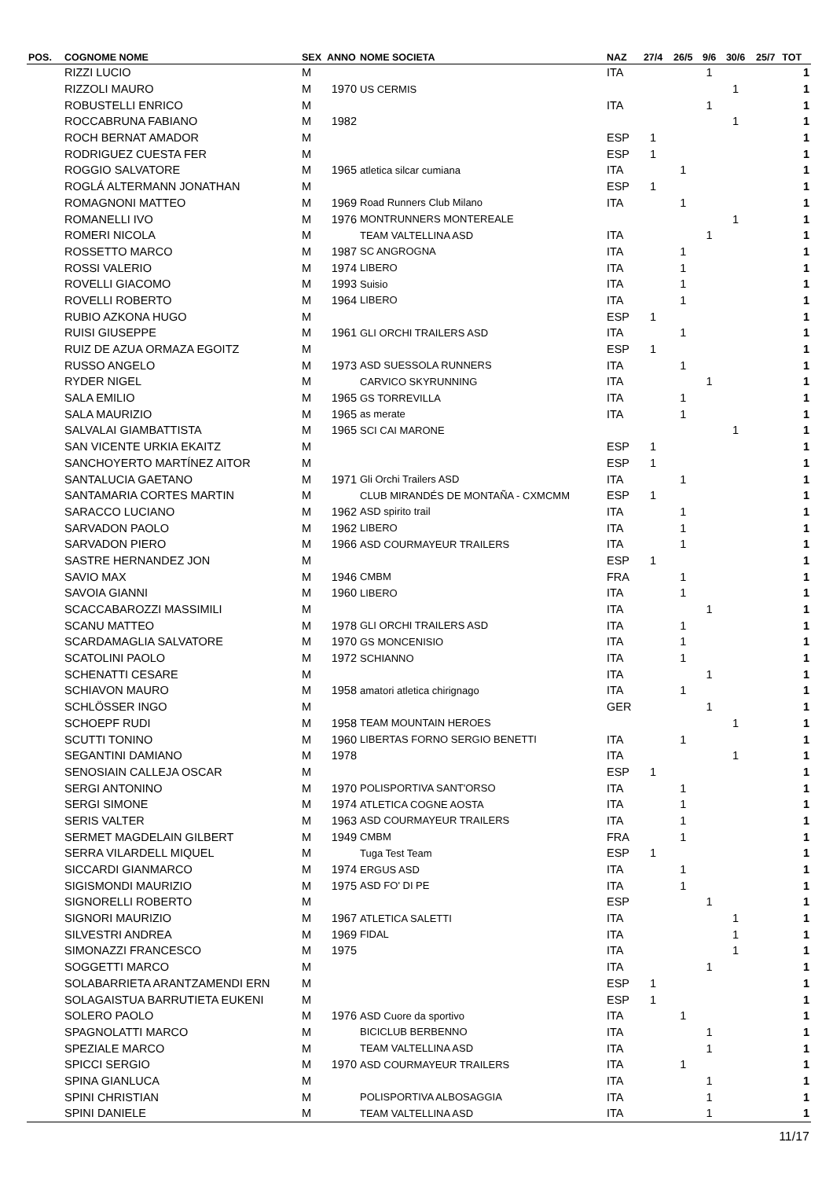| POS. | COGNOME NOME | SEX | ANNO | NOME SOCIETA | NAZ | 27/4 | 26/5 | 9/6 | 30/6 | 25/7 | TOT |
| --- | --- | --- | --- | --- | --- | --- | --- | --- | --- | --- | --- |
| | RIZZI LUCIO | M | | | ITA | | | 1 | | | 1 |
| | RIZZOLI MAURO | M | 1970 | US CERMIS | | | | | 1 | | 1 |
| | ROBUSTELLI ENRICO | M | | | ITA | | | 1 | | | 1 |
| | ROCCABRUNA FABIANO | M | 1982 | | | | | | 1 | | 1 |
| | ROCH BERNAT AMADOR | M | | | ESP | 1 | | | | | 1 |
| | RODRIGUEZ CUESTA FER | M | | | ESP | 1 | | | | | 1 |
| | ROGGIO SALVATORE | M | 1965 | atletica silcar cumiana | ITA | | 1 | | | | 1 |
| | ROGLÁ ALTERMANN JONATHAN | M | | | ESP | 1 | | | | | 1 |
| | ROMAGNONI MATTEO | M | 1969 | Road Runners Club Milano | ITA | | 1 | | | | 1 |
| | ROMANELLI IVO | M | 1976 | MONTRUNNERS MONTEREALE | | | | | 1 | | 1 |
| | ROMERI NICOLA | M | | TEAM VALTELLINA ASD | ITA | | | 1 | | | 1 |
| | ROSSETTO MARCO | M | 1987 | SC ANGROGNA | ITA | | 1 | | | | 1 |
| | ROSSI VALERIO | M | 1974 | LIBERO | ITA | | 1 | | | | 1 |
| | ROVELLI GIACOMO | M | 1993 | Suisio | ITA | | 1 | | | | 1 |
| | ROVELLI ROBERTO | M | 1964 | LIBERO | ITA | | 1 | | | | 1 |
| | RUBIO AZKONA HUGO | M | | | ESP | 1 | | | | | 1 |
| | RUISI GIUSEPPE | M | 1961 | GLI ORCHI TRAILERS ASD | ITA | | 1 | | | | 1 |
| | RUIZ DE AZUA ORMAZA EGOITZ | M | | | ESP | 1 | | | | | 1 |
| | RUSSO ANGELO | M | 1973 | ASD SUESSOLA RUNNERS | ITA | | 1 | | | | 1 |
| | RYDER NIGEL | M | | CARVICO SKYRUNNING | ITA | | | 1 | | | 1 |
| | SALA EMILIO | M | 1965 | GS TORREVILLA | ITA | | 1 | | | | 1 |
| | SALA MAURIZIO | M | 1965 | as merate | ITA | | 1 | | | | 1 |
| | SALVALAI GIAMBATTISTA | M | 1965 | SCI CAI MARONE | | | | | 1 | | 1 |
| | SAN VICENTE URKIA EKAITZ | M | | | ESP | 1 | | | | | 1 |
| | SANCHOYERTO MARTÍNEZ AITOR | M | | | ESP | 1 | | | | | 1 |
| | SANTALUCIA GAETANO | M | 1971 | Gli Orchi Trailers ASD | ITA | | 1 | | | | 1 |
| | SANTAMARIA CORTES MARTIN | M | | CLUB MIRANDÉS DE MONTAÑA - CXMCMM | ESP | 1 | | | | | 1 |
| | SARACCO LUCIANO | M | 1962 | ASD spirito trail | ITA | | 1 | | | | 1 |
| | SARVADON PAOLO | M | 1962 | LIBERO | ITA | | 1 | | | | 1 |
| | SARVADON PIERO | M | 1966 | ASD COURMAYEUR TRAILERS | ITA | | 1 | | | | 1 |
| | SASTRE HERNANDEZ JON | M | | | ESP | 1 | | | | | 1 |
| | SAVIO MAX | M | 1946 | CMBM | FRA | | 1 | | | | 1 |
| | SAVOIA GIANNI | M | 1960 | LIBERO | ITA | | 1 | | | | 1 |
| | SCACCABAROZZI MASSIMILI | M | | | ITA | | | 1 | | | 1 |
| | SCANU MATTEO | M | 1978 | GLI ORCHI TRAILERS ASD | ITA | | 1 | | | | 1 |
| | SCARDAMAGLIA SALVATORE | M | 1970 | GS MONCENISIO | ITA | | 1 | | | | 1 |
| | SCATOLINI PAOLO | M | 1972 | SCHIANNO | ITA | | 1 | | | | 1 |
| | SCHENATTI CESARE | M | | | ITA | | | 1 | | | 1 |
| | SCHIAVON MAURO | M | 1958 | amatori atletica chirignago | ITA | | 1 | | | | 1 |
| | SCHLÖSSER INGO | M | | | GER | | | 1 | | | 1 |
| | SCHOEPF RUDI | M | 1958 | TEAM MOUNTAIN HEROES | | | | | 1 | | 1 |
| | SCUTTI TONINO | M | 1960 | LIBERTAS FORNO SERGIO BENETTI | ITA | | 1 | | | | 1 |
| | SEGANTINI DAMIANO | M | 1978 | | ITA | | | | 1 | | 1 |
| | SENOSIAIN CALLEJA OSCAR | M | | | ESP | 1 | | | | | 1 |
| | SERGI ANTONINO | M | 1970 | POLISPORTIVA SANT'ORSO | ITA | | 1 | | | | 1 |
| | SERGI SIMONE | M | 1974 | ATLETICA COGNE AOSTA | ITA | | 1 | | | | 1 |
| | SERIS VALTER | M | 1963 | ASD COURMAYEUR TRAILERS | ITA | | 1 | | | | 1 |
| | SERMET MAGDELAIN GILBERT | M | 1949 | CMBM | FRA | | 1 | | | | 1 |
| | SERRA VILARDELL MIQUEL | M | | Tuga Test Team | ESP | 1 | | | | | 1 |
| | SICCARDI GIANMARCO | M | 1974 | ERGUS ASD | ITA | | 1 | | | | 1 |
| | SIGISMONDI MAURIZIO | M | 1975 | ASD FO' DI PE | ITA | | 1 | | | | 1 |
| | SIGNORELLI ROBERTO | M | | | ESP | | | 1 | | | 1 |
| | SIGNORI MAURIZIO | M | 1967 | ATLETICA SALETTI | ITA | | | | 1 | | 1 |
| | SILVESTRI ANDREA | M | 1969 | FIDAL | ITA | | | | 1 | | 1 |
| | SIMONAZZI FRANCESCO | M | 1975 | | ITA | | | | 1 | | 1 |
| | SOGGETTI MARCO | M | | | ITA | | | 1 | | | 1 |
| | SOLABARRIETA ARANTZAMENDI ERN | M | | | ESP | 1 | | | | | 1 |
| | SOLAGAISTUA BARRUTIETA EUKENI | M | | | ESP | 1 | | | | | 1 |
| | SOLERO PAOLO | M | 1976 | ASD Cuore da sportivo | ITA | | 1 | | | | 1 |
| | SPAGNOLATTI MARCO | M | | BICICLUB BERBENNO | ITA | | | 1 | | | 1 |
| | SPEZIALE MARCO | M | | TEAM VALTELLINA ASD | ITA | | | 1 | | | 1 |
| | SPICCI SERGIO | M | 1970 | ASD COURMAYEUR TRAILERS | ITA | | 1 | | | | 1 |
| | SPINA GIANLUCA | M | | | ITA | | | 1 | | | 1 |
| | SPINI CHRISTIAN | M | | POLISPORTIVA ALBOSAGGIA | ITA | | | 1 | | | 1 |
| | SPINI DANIELE | M | | TEAM VALTELLINA ASD | ITA | | | 1 | | | 1 |
11/17